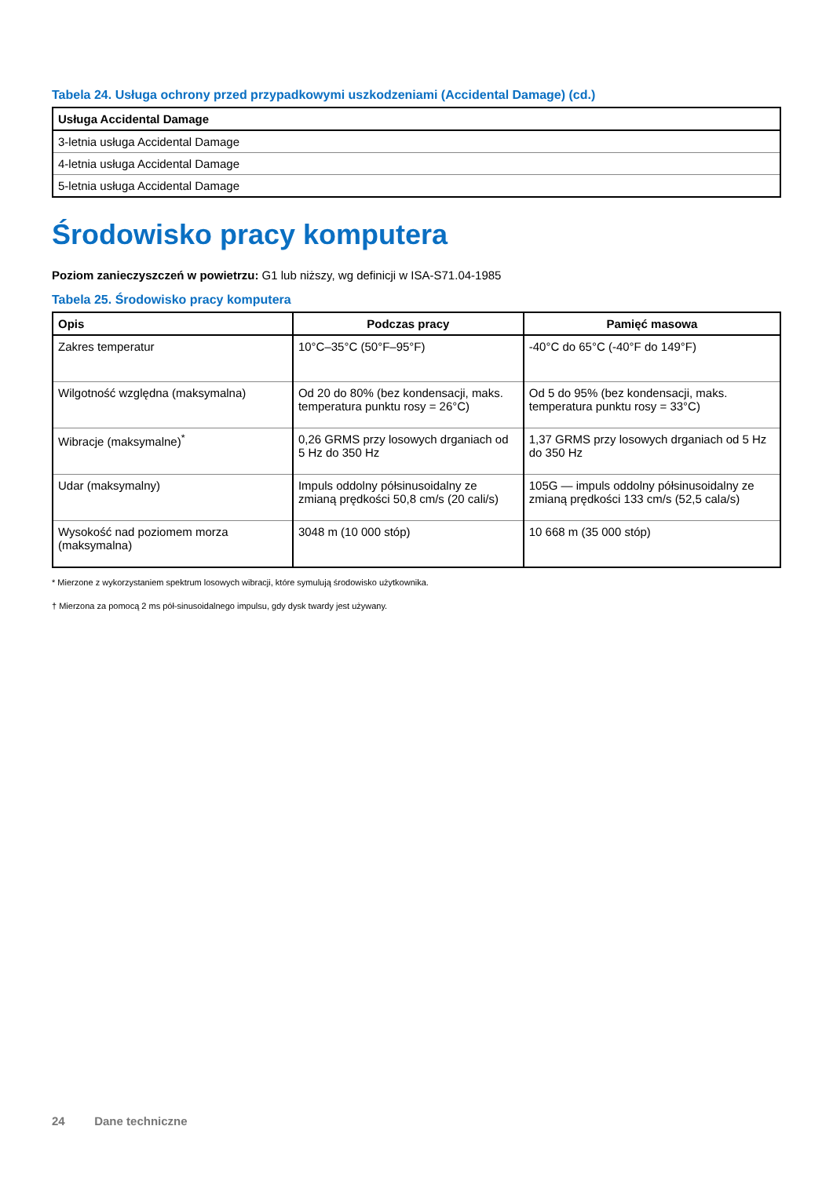Tabela 24. Usługa ochrony przed przypadkowymi uszkodzeniami (Accidental Damage) (cd.)
| Usługa Accidental Damage |
| --- |
| 3-letnia usługa Accidental Damage |
| 4-letnia usługa Accidental Damage |
| 5-letnia usługa Accidental Damage |
Środowisko pracy komputera
Poziom zanieczyszczeń w powietrzu: G1 lub niższy, wg definicji w ISA-S71.04-1985
Tabela 25. Środowisko pracy komputera
| Opis | Podczas pracy | Pamięć masowa |
| --- | --- | --- |
| Zakres temperatur | 10°C–35°C (50°F–95°F) | -40°C do 65°C (-40°F do 149°F) |
| Wilgotność względna (maksymalna) | Od 20 do 80% (bez kondensacji, maks. temperatura punktu rosy = 26°C) | Od 5 do 95% (bez kondensacji, maks. temperatura punktu rosy = 33°C) |
| Wibracje (maksymalne)<sup>*</sup> | 0,26 GRMS przy losowych drganiach od 5 Hz do 350 Hz | 1,37 GRMS przy losowych drganiach od 5 Hz do 350 Hz |
| Udar (maksymalny) | Impuls oddolny półsinusoidalny ze zmianą prędkości 50,8 cm/s (20 cali/s) | 105G — impuls oddolny półsinusoidalny ze zmianą prędkości 133 cm/s (52,5 cala/s) |
| Wysokość nad poziomem morza (maksymalna) | 3048 m (10 000 stóp) | 10 668 m (35 000 stóp) |
* Mierzone z wykorzystaniem spektrum losowych wibracji, które symulują środowisko użytkownika.
† Mierzona za pomocą 2 ms pół-sinusoidalnego impulsu, gdy dysk twardy jest używany.
24 Dane techniczne